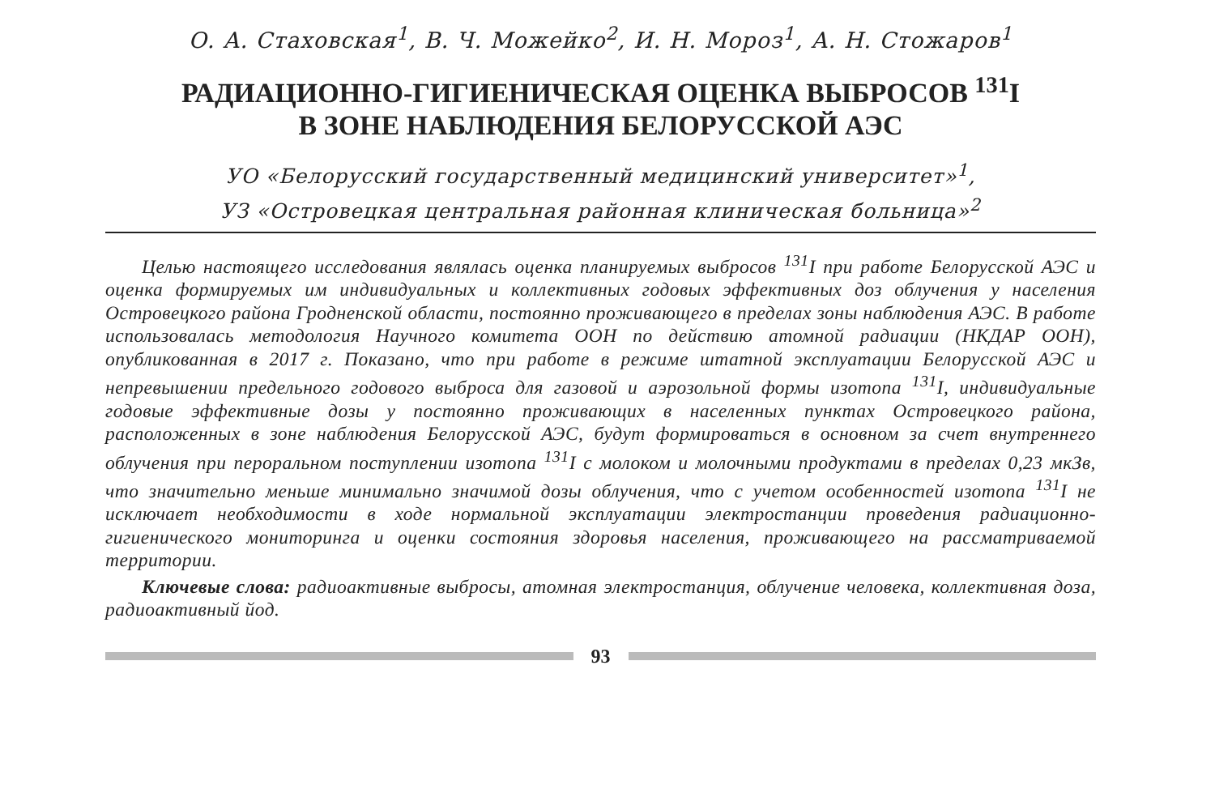О. А. Стаховская<sup>1</sup>, В. Ч. Можейко<sup>2</sup>, И. Н. Мороз<sup>1</sup>, А. Н. Стожаров<sup>1</sup>
РАДИАЦИОННО-ГИГИЕНИЧЕСКАЯ ОЦЕНКА ВЫБРОСОВ <sup>131</sup>I
В ЗОНЕ НАБЛЮДЕНИЯ БЕЛОРУССКОЙ АЭС
УО «Белорусский государственный медицинский университет»<sup>1</sup>,
УЗ «Островецкая центральная районная клиническая больница»<sup>2</sup>
Целью настоящего исследования являлась оценка планируемых выбросов <sup>131</sup>I при работе Белорусской АЭС и оценка формируемых им индивидуальных и коллективных годовых эффективных доз облучения у населения Островецкого района Гродненской области, постоянно проживающего в пределах зоны наблюдения АЭС. В работе использовалась методология Научного комитета ООН по действию атомной радиации (НКДАР ООН), опубликованная в 2017 г. Показано, что при работе в режиме штатной эксплуатации Белорусской АЭС и непревышении предельного годового выброса для газовой и аэрозольной формы изотопа <sup>131</sup>I, индивидуальные годовые эффективные дозы у постоянно проживающих в населенных пунктах Островецкого района, расположенных в зоне наблюдения Белорусской АЭС, будут формироваться в основном за счет внутреннего облучения при пероральном поступлении изотопа <sup>131</sup>I с молоком и молочными продуктами в пределах 0,23 мкЗв, что значительно меньше минимально значимой дозы облучения, что с учетом особенностей изотопа <sup>131</sup>I не исключает необходимости в ходе нормальной эксплуатации электростанции проведения радиационно-гигиенического мониторинга и оценки состояния здоровья населения, проживающего на рассматриваемой территории.
Ключевые слова: радиоактивные выбросы, атомная электростанция, облучение человека, коллективная доза, радиоактивный йод.
93